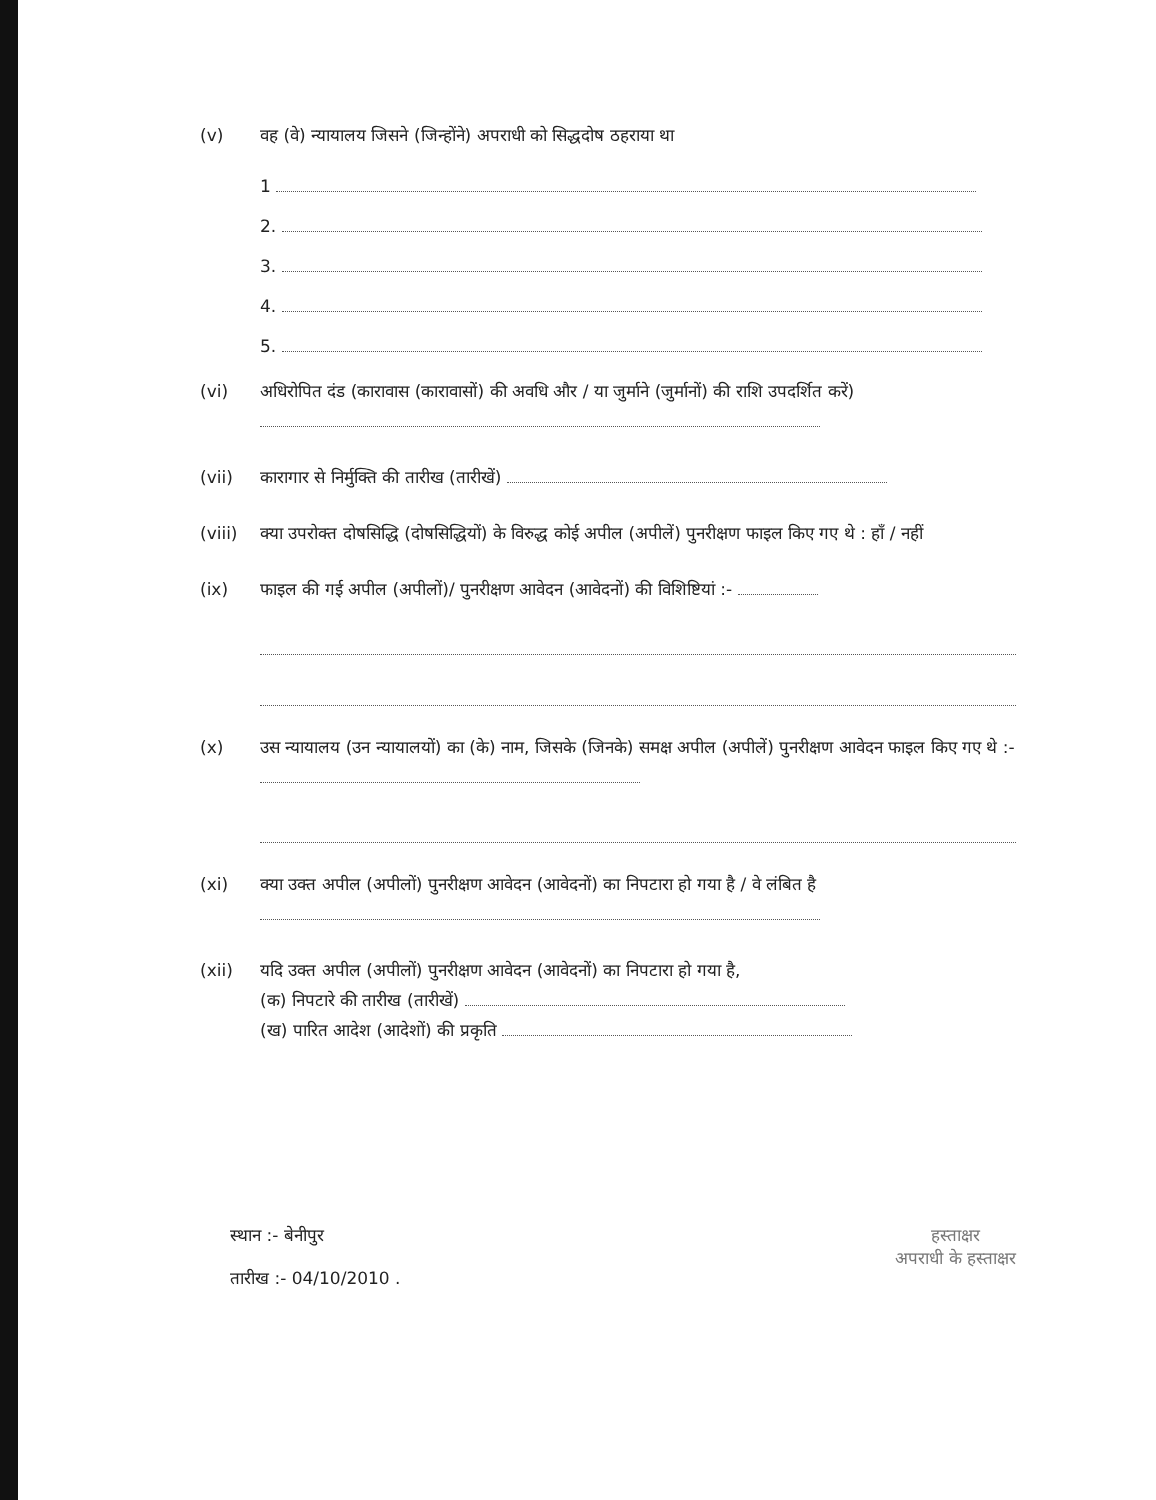(v) वह (वे) न्यायालय जिसने (जिन्होंने) अपराधी को सिद्धदोष ठहराया था
1
2.
3.
4.
5.
(vi) अधिरोपित दंड (कारावास (कारावासों) की अवधि और / या जुर्माने (जुर्मानों) की राशि उपदर्शित करें)
(vii) कारागार से निर्मुक्ति की तारीख (तारीखें)
(viii)
क्या उपरोक्त दोषसिद्धि (दोषसिद्धियों) के विरुद्ध कोई अपील (अपीलें) पुनरीक्षण फाइल किए गए थे : हाँ / नहीं
(ix) फाइल की गई अपील (अपीलों)/ पुनरीक्षण आवेदन (आवेदनों) की विशिष्टियां :-
(x) उस न्यायालय (उन न्यायालयों) का (के) नाम, जिसके (जिनके) समक्ष अपील (अपीलें) पुनरीक्षण आवेदन फाइल किए गए थे :-
(xi) क्या उक्त अपील (अपीलों) पुनरीक्षण आवेदन (आवेदनों) का निपटारा हो गया है / वे लंबित है
(xii) यदि उक्त अपील (अपीलों) पुनरीक्षण आवेदन (आवेदनों) का निपटारा हो गया है,
(क) निपटारे की तारीख (तारीखें)
(ख) पारित आदेश (आदेशों) की प्रकृति
स्थान :- बेनीपुर
तारीख :- 04/10/2010 .
हस्ताक्षर
अपराधी के हस्ताक्षर